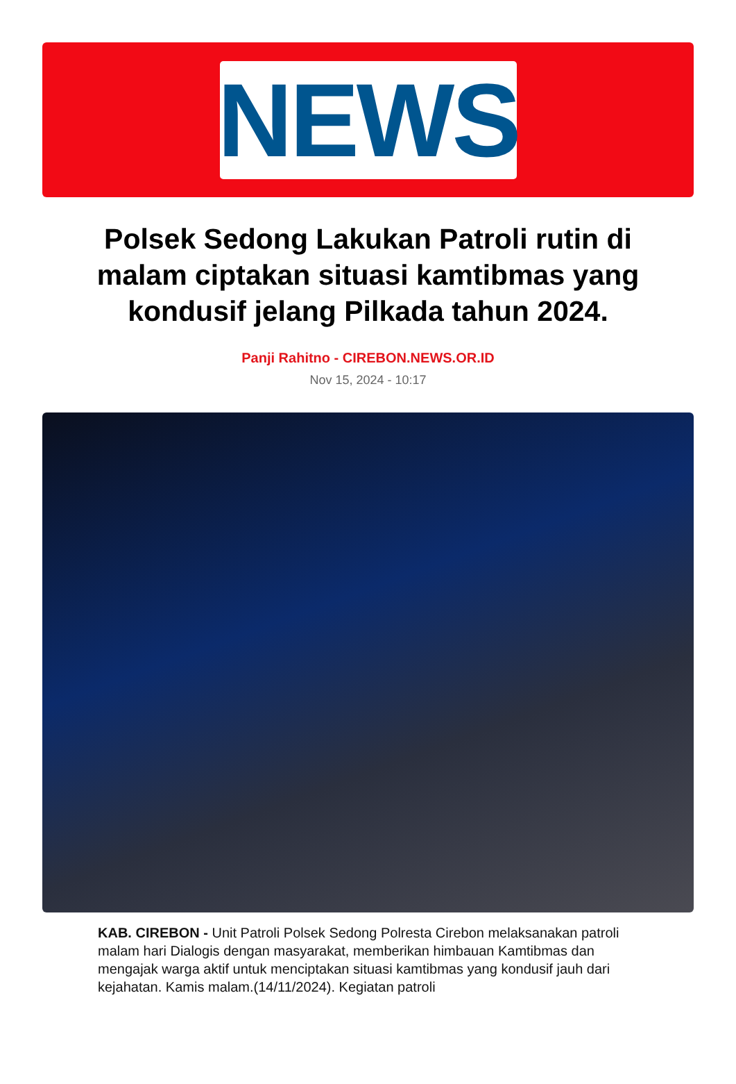NEWS
Polsek Sedong Lakukan Patroli rutin di malam ciptakan situasi kamtibmas yang kondusif jelang Pilkada tahun 2024.
Panji Rahitno - CIREBON.NEWS.OR.ID
Nov 15, 2024 - 10:17
KAB. CIREBON - Unit Patroli Polsek Sedong Polresta Cirebon melaksanakan patroli malam hari Dialogis dengan masyarakat, memberikan himbauan Kamtibmas dan mengajak warga aktif untuk menciptakan situasi kamtibmas yang kondusif jauh dari kejahatan. Kamis malam.(14/11/2024). Kegiatan patroli